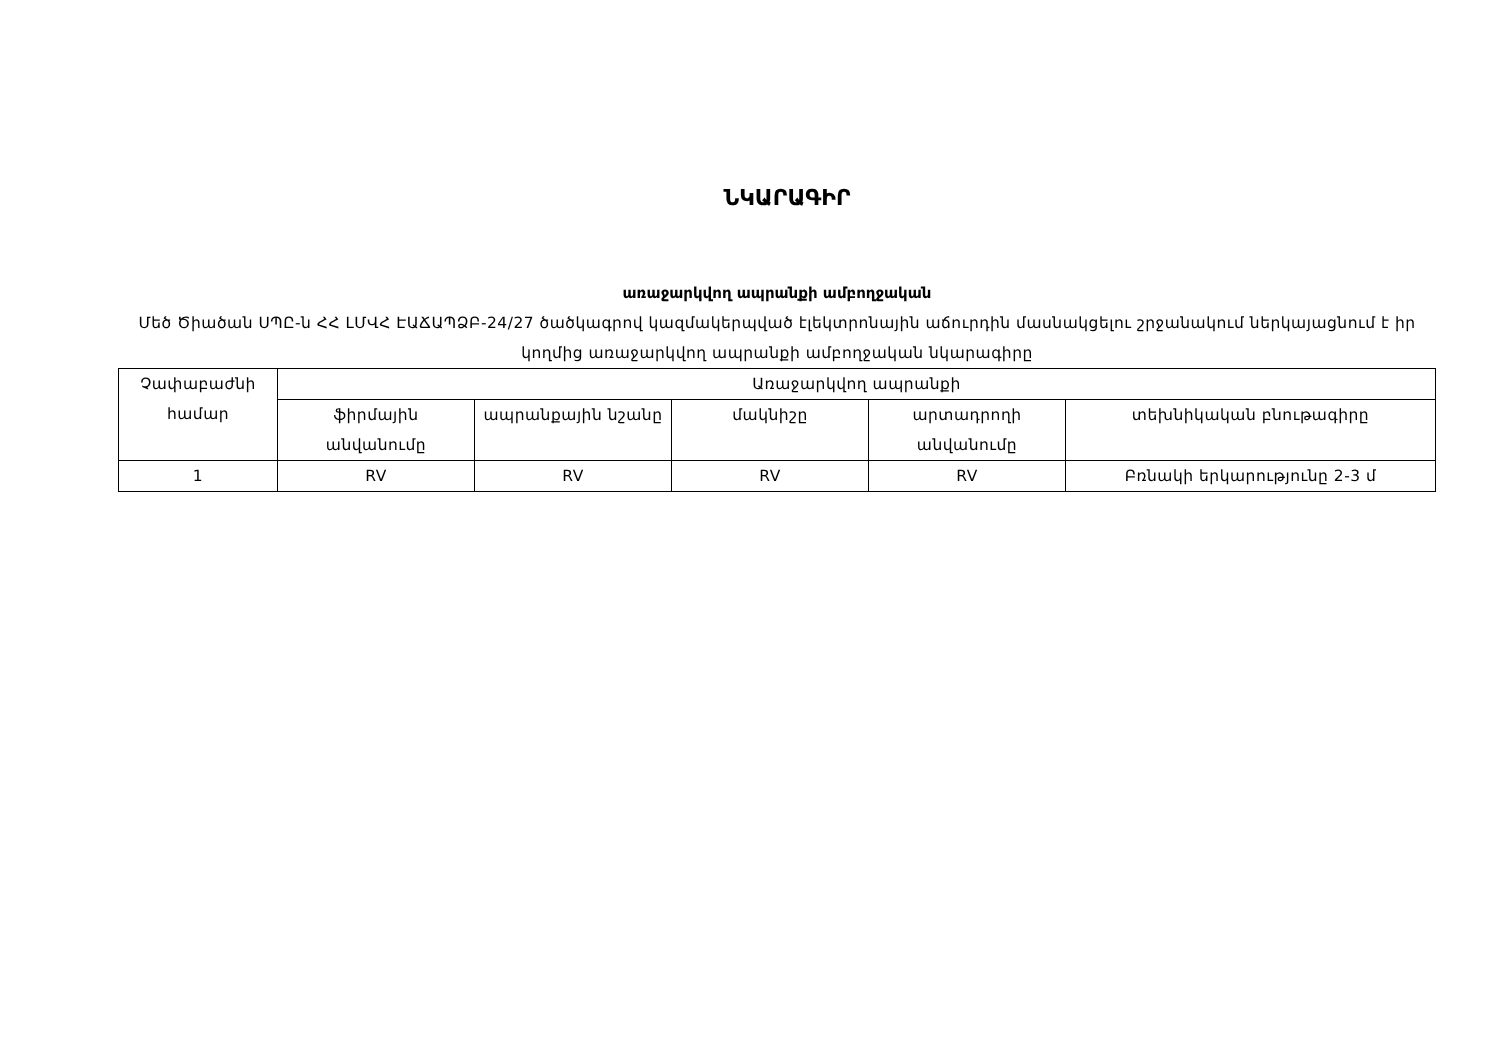ՆԿԱՐԱԳԻՐ
առաջարկվող ապրանքի ամբողջական
Մեծ Ծիածան ՍՊԸ-ն ՀՀ ԼՄՎՀ ԷԱՃԱՊՁԲ-24/27 ծածկագրով կազմակերպված էլեկտրոնային աճուրդին մասնակցելու շրջանակում ներկայացնում է իր կողմից առաջարկվող ապրանքի ամբողջական նկարագիրը
| Չափաբաժնի համար | Առաջարկվող ապրանքի | | | | |
| --- | --- | --- | --- | --- | --- |
| | ֆիրմային անվանումը | ապրանքային նշանը | մակնիշը | արտադրողի անվանումը | տեխնիկական բնութագիրը |
| 1 | RV | RV | RV | RV | Բռնակի երկարությունը 2-3 մ |